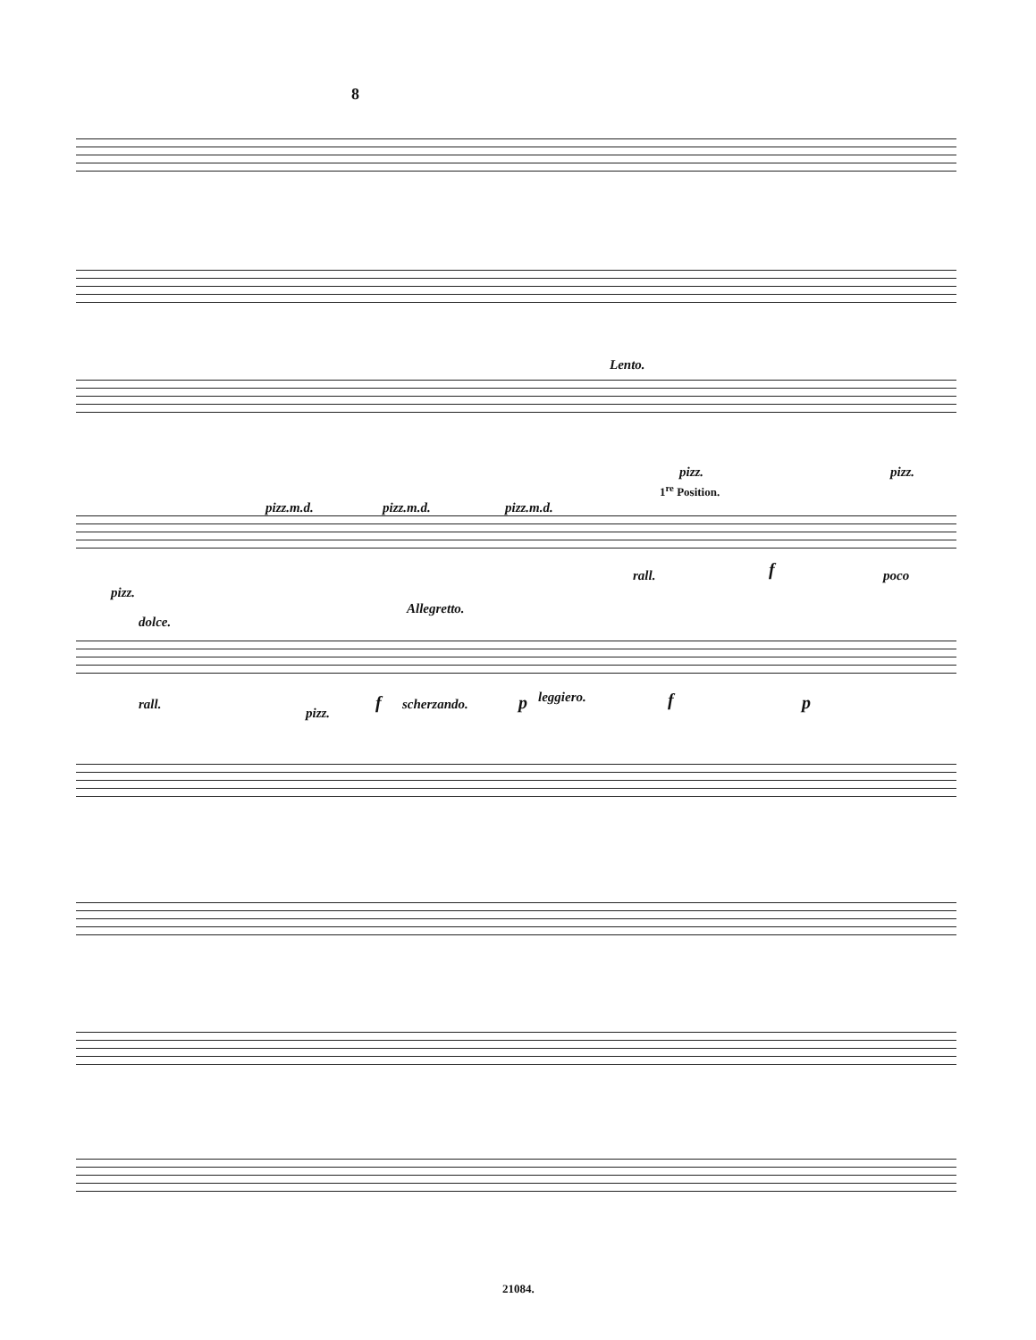8
Lento.
pizz. pizz.
1<sup>re</sup> Position.
pizz.m.d. pizz.m.d. pizz.m.d.
pizz.
rall. f poco
dolce.
Allegretto.
rall.
pizz.
f scherzando. p leggiero. f p
21084.